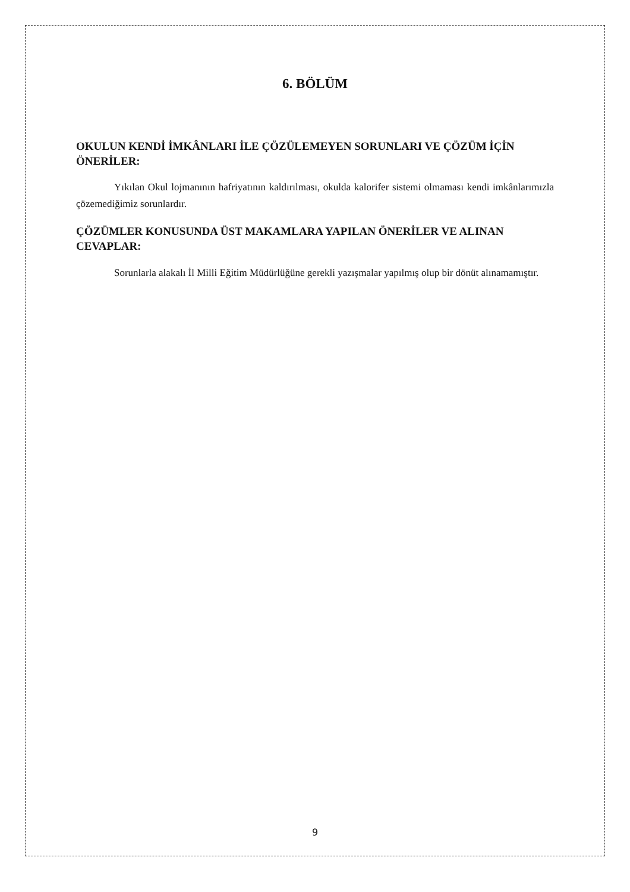6. BÖLÜM
OKULUN KENDİ İMKÂNLARI İLE ÇÖZÜLEMEYEN SORUNLARI VE ÇÖZÜM İÇİN ÖNERİLER:
Yıkılan Okul lojmanının hafriyatının kaldırılması, okulda kalorifer sistemi olmaması kendi imkânlarımızla çözemediğimiz sorunlardır.
ÇÖZÜMLER KONUSUNDA ÜST MAKAMLARA YAPILAN ÖNERİLER VE ALINAN CEVAPLAR:
Sorunlarla alakalı İl Milli Eğitim Müdürlüğüne gerekli yazışmalar yapılmış olup bir dönüt alınamamıştır.
9